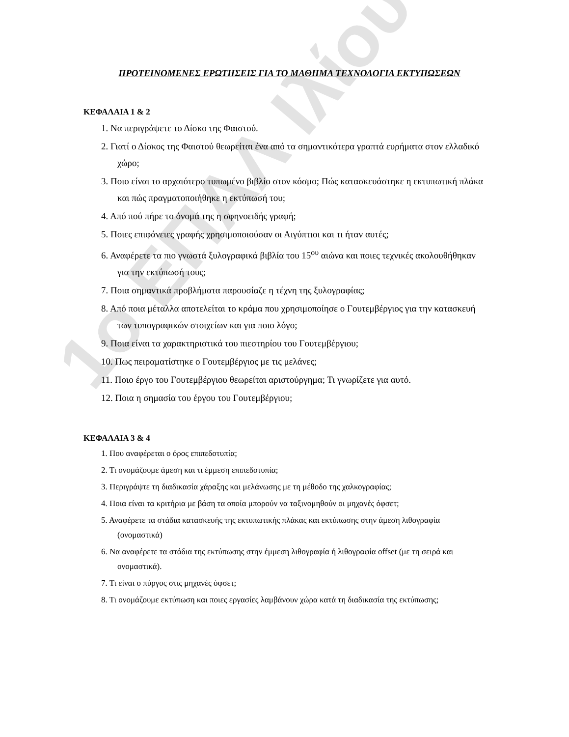1ο ΕΠΑΛ Ιλίου
ΠΡΟΤΕΙΝΟΜΕΝΕΣ ΕΡΩΤΗΣΕΙΣ ΓΙΑ ΤΟ ΜΑΘΗΜΑ ΤΕΧΝΟΛΟΓΙΑ ΕΚΤΥΠΩΣΕΩΝ
ΚΕΦΑΛΑΙΑ 1 & 2
1. Να περιγράψετε το Δίσκο της Φαιστού.
2. Γιατί ο Δίσκος της Φαιστού θεωρείται ένα από τα σημαντικότερα γραπτά ευρήματα στον ελλαδικό χώρο;
3. Ποιο είναι το αρχαιότερο τυπωμένο βιβλίο στον κόσμο; Πώς κατασκευάστηκε η εκτυπωτική πλάκα και πώς πραγματοποιήθηκε η εκτύπωσή του;
4. Από πού πήρε το όνομά της η σφηνοειδής γραφή;
5. Ποιες επιφάνειες γραφής χρησιμοποιούσαν οι Αιγύπτιοι και τι ήταν αυτές;
6. Αναφέρετε τα πιο γνωστά ξυλογραφικά βιβλία του 15<sup>ου</sup> αιώνα και ποιες τεχνικές ακολουθήθηκαν για την εκτύπωσή τους;
7. Ποια σημαντικά προβλήματα παρουσίαζε η τέχνη της ξυλογραφίας;
8. Από ποια μέταλλα αποτελείται το κράμα που χρησιμοποίησε ο Γουτεμβέργιος για την κατασκευή των τυπογραφικών στοιχείων και για ποιο λόγο;
9. Ποια είναι τα χαρακτηριστικά του πιεστηρίου του Γουτεμβέργιου;
10. Πως πειραματίστηκε ο Γουτεμβέργιος με τις μελάνες;
11. Ποιο έργο του Γουτεμβέργιου θεωρείται αριστούργημα; Τι γνωρίζετε για αυτό.
12. Ποια η σημασία του έργου του Γουτεμβέργιου;
ΚΕΦΑΛΑΙΑ 3 & 4
1. Που αναφέρεται ο όρος επιπεδοτυπία;
2. Τι ονομάζουμε άμεση και τι έμμεση επιπεδοτυπία;
3. Περιγράψτε τη διαδικασία χάραξης και μελάνωσης με τη μέθοδο της χαλκογραφίας;
4. Ποια είναι τα κριτήρια με βάση τα οποία μπορούν να ταξινομηθούν οι μηχανές όφσετ;
5. Αναφέρετε τα στάδια κατασκευής της εκτυπωτικής πλάκας και εκτύπωσης στην άμεση λιθογραφία (ονομαστικά)
6. Να αναφέρετε τα στάδια της εκτύπωσης στην έμμεση λιθογραφία ή λιθογραφία offset (με τη σειρά και ονομαστικά).
7. Τι είναι ο πύργος στις μηχανές όφσετ;
8. Τι ονομάζουμε εκτύπωση και ποιες εργασίες λαμβάνουν χώρα κατά τη διαδικασία της εκτύπωσης;